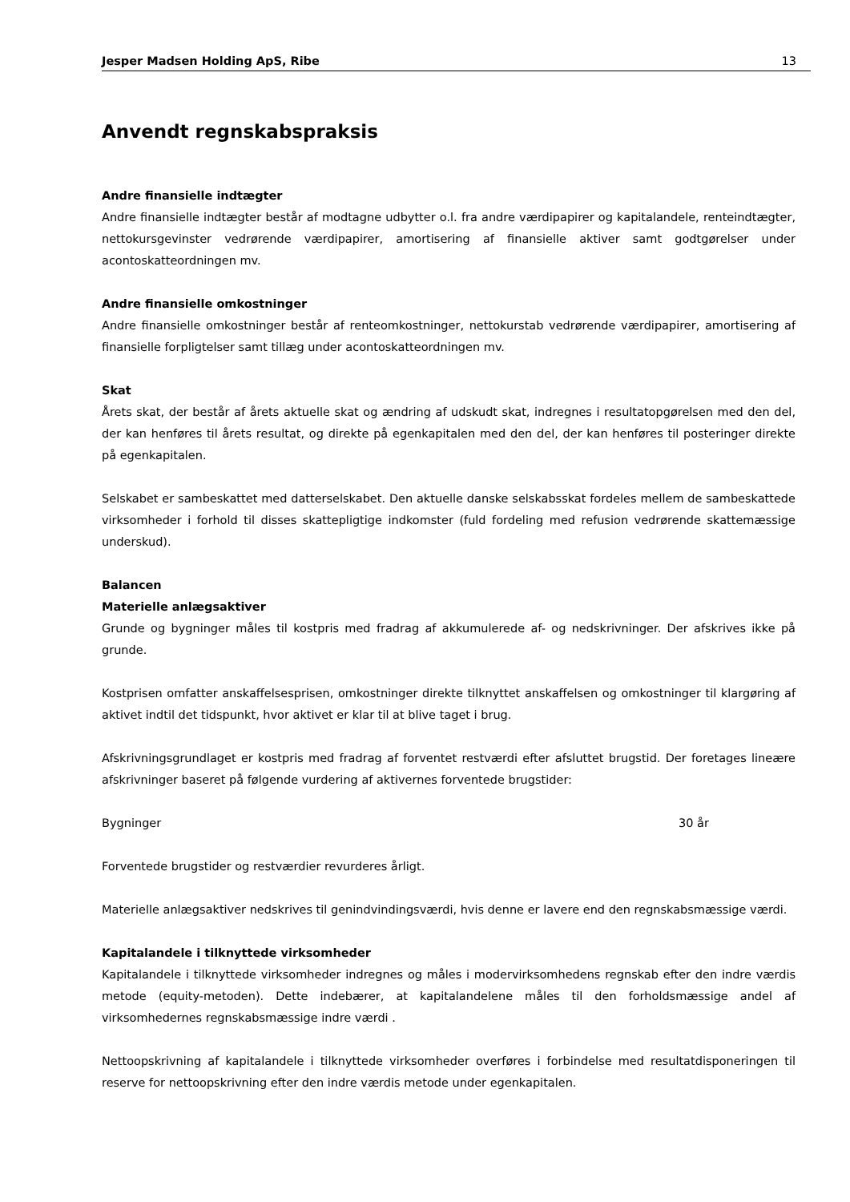Jesper Madsen Holding ApS, Ribe 13
Anvendt regnskabspraksis
Andre finansielle indtægter
Andre finansielle indtægter består af modtagne udbytter o.l. fra andre værdipapirer og kapitalandele, renteindtægter, nettokursgevinster vedrørende værdipapirer, amortisering af finansielle aktiver samt godtgørelser under acontoskatteordningen mv.
Andre finansielle omkostninger
Andre finansielle omkostninger består af renteomkostninger, nettokurstab vedrørende værdipapirer, amortisering af finansielle forpligtelser samt tillæg under acontoskatteordningen mv.
Skat
Årets skat, der består af årets aktuelle skat og ændring af udskudt skat, indregnes i resultatopgørelsen med den del, der kan henføres til årets resultat, og direkte på egenkapitalen med den del, der kan henføres til posteringer direkte på egenkapitalen.
Selskabet er sambeskattet med datterselskabet. Den aktuelle danske selskabsskat fordeles mellem de sambeskattede virksomheder i forhold til disses skattepligtige indkomster (fuld fordeling med refusion vedrørende skattemæssige underskud).
Balancen
Materielle anlægsaktiver
Grunde og bygninger måles til kostpris med fradrag af akkumulerede af- og nedskrivninger. Der afskrives ikke på grunde.
Kostprisen omfatter anskaffelsesprisen, omkostninger direkte tilknyttet anskaffelsen og omkostninger til klargøring af aktivet indtil det tidspunkt, hvor aktivet er klar til at blive taget i brug.
Afskrivningsgrundlaget er kostpris med fradrag af forventet restværdi efter afsluttet brugstid. Der foretages lineære afskrivninger baseret på følgende vurdering af aktivernes forventede brugstider:
Bygninger 30 år
Forventede brugstider og restværdier revurderes årligt.
Materielle anlægsaktiver nedskrives til genindvindingsværdi, hvis denne er lavere end den regnskabsmæssige værdi.
Kapitalandele i tilknyttede virksomheder
Kapitalandele i tilknyttede virksomheder indregnes og måles i modervirksomhedens regnskab efter den indre værdis metode (equity-metoden). Dette indebærer, at kapitalandelene måles til den forholdsmæssige andel af virksomhedernes regnskabsmæssige indre værdi .
Nettoopskrivning af kapitalandele i tilknyttede virksomheder overføres i forbindelse med resultatdisponeringen til reserve for nettoopskrivning efter den indre værdis metode under egenkapitalen.